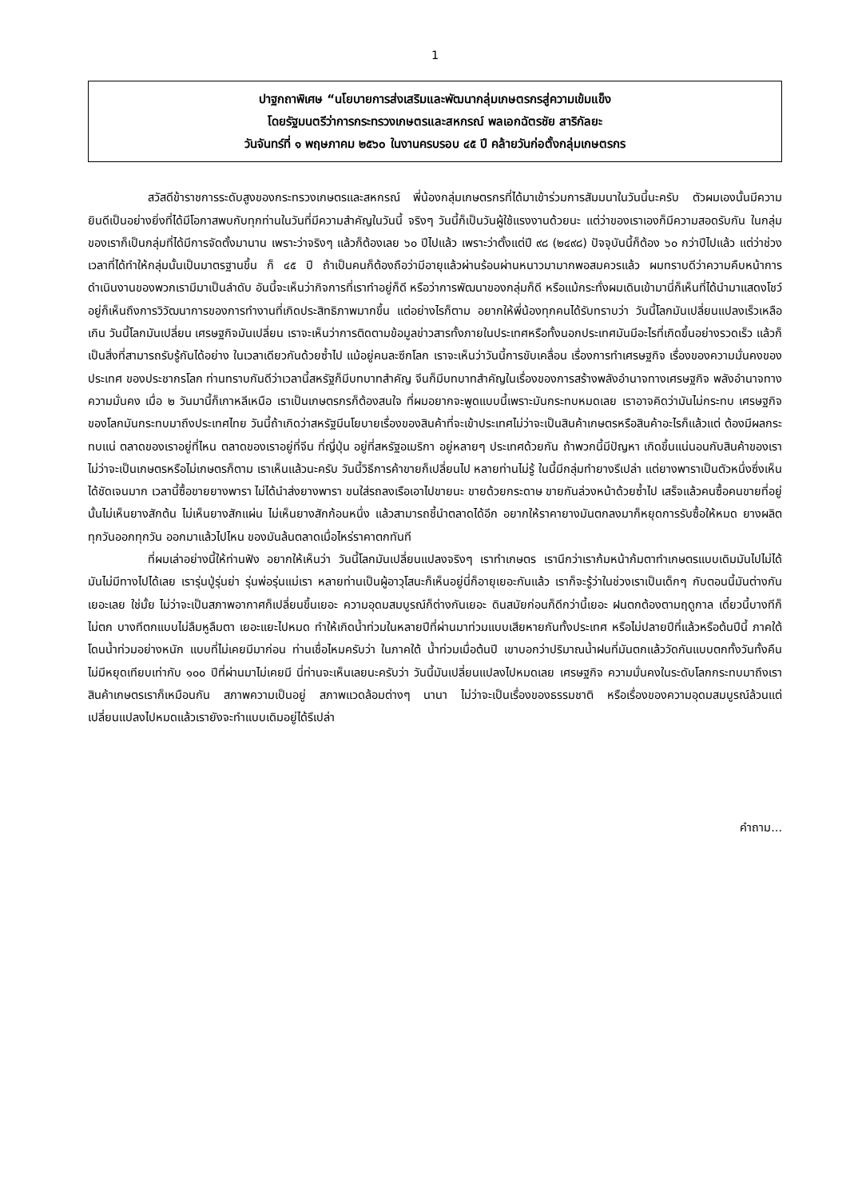1
ปาฐกถาพิเศษ “นโยบายการส่งเสริมและพัฒนากลุ่มเกษตรกรสู่ความเข้มแข็ง
โดยรัฐมนตรีว่าการกระทรวงเกษตรและสหกรณ์ พลเอกฉัตรชัย สาริกัลยะ
วันจันทร์ที่ ๑ พฤษภาคม ๒๕๖๐ ในงานครบรอบ ๔๕ ปี คล้ายวันก่อตั้งกลุ่มเกษตรกร
สวัสดีข้าราชการระดับสูงของกระทรวงเกษตรและสหกรณ์ พี่น้องกลุ่มเกษตรกรที่ได้มาเข้าร่วมการสัมมนาในวันนี้นะครับ ตัวผมเองนั้นมีความยินดีเป็นอย่างยิ่งที่ได้มีโอกาสพบกับทุกท่านในวันที่มีความสำคัญในวันนี้ จริงๆ วันนี้ก็เป็นวันผู้ใช้แรงงานด้วยนะ แต่ว่าของเราเองก็มีความสอดรับกัน ในกลุ่มของเราก็เป็นกลุ่มที่ได้มีการจัดตั้งมานาน เพราะว่าจริงๆ แล้วก็ต้องเลย ๖๐ ปีไปแล้ว เพราะว่าตั้งแต่ปี ๙๘ (๒๔๙๘) ปัจจุบันนี้ก็ต้อง ๖๐ กว่าปีไปแล้ว แต่ว่าช่วงเวลาที่ได้ทำให้กลุ่มนั้นเป็นมาตรฐานขึ้น ก็ ๔๕ ปี ถ้าเป็นคนก็ต้องถือว่ามีอายุแล้วผ่านร้อนผ่านหนาวมามากพอสมควรแล้ว ผมทราบดีว่าความคืบหน้าการดำเนินงานของพวกเรามีมาเป็นลำดับ อันนี้จะเห็นว่ากิจการที่เราทำอยู่ก็ดี หรือว่าการพัฒนาของกลุ่มก็ดี หรือแม้กระทั่งผมเดินเข้ามานี่ก็เห็นที่ได้นำมาแสดงโชว์อยู่ก็เห็นถึงการวิวัฒนาการของการทำงานที่เกิดประสิทธิภาพมากขึ้น แต่อย่างไรก็ตาม อยากให้พี่น้องทุกคนได้รับทราบว่า วันนี้โลกมันเปลี่ยนแปลงเร็วเหลือเกิน วันนี้โลกมันเปลี่ยน เศรษฐกิจมันเปลี่ยน เราจะเห็นว่าการติดตามข้อมูลข่าวสารทั้งภายในประเทศหรือทั้งนอกประเทศมันมีอะไรที่เกิดขึ้นอย่างรวดเร็ว แล้วก็เป็นสิ่งที่สามารถรับรู้กันได้อย่าง ในเวลาเดียวกันด้วยซ้ำไป แม้อยู่คนละซีกโลก เราจะเห็นว่าวันนี้การขับเคลื่อน เรื่องการทำเศรษฐกิจ เรื่องของความมั่นคงของประเทศ ของประชากรโลก ท่านทราบกันดีว่าเวลานี้สหรัฐก็มีบทบาทสำคัญ จีนก็มีบทบาทสำคัญในเรื่องของการสร้างพลังอำนาจทางเศรษฐกิจ พลังอำนาจทางความมั่นคง เมื่อ ๒ วันมานี้ก็เกาหลีเหนือ เราเป็นเกษตรกรก็ต้องสนใจ ที่ผมอยากจะพูดแบบนี้เพราะมันกระทบหมดเลย เราอาจคิดว่ามันไม่กระทบ เศรษฐกิจของโลกมันกระทบมาถึงประเทศไทย วันนี้ถ้าเกิดว่าสหรัฐมีนโยบายเรื่องของสินค้าที่จะเข้าประเทศไม่ว่าจะเป็นสินค้าเกษตรหรือสินค้าอะไรก็แล้วแต่ ต้องมีผลกระทบแน่ ตลาดของเราอยู่ที่ไหน ตลาดของเราอยู่ที่จีน ที่ญี่ปุ่น อยู่ที่สหรัฐอเมริกา อยู่หลายๆ ประเทศด้วยกัน ถ้าพวกนี้มีปัญหา เกิดขึ้นแน่นอนกับสินค้าของเรา ไม่ว่าจะเป็นเกษตรหรือไม่เกษตรก็ตาม เราเห็นแล้วนะครับ วันนี้วิธีการค้าขายก็เปลี่ยนไป หลายท่านไม่รู้ ในนี้มีกลุ่มทำยางรึเปล่า แต่ยางพาราเป็นตัวหนึ่งซึ่งเห็นได้ชัดเจนมาก เวลานี้ซื้อขายยางพารา ไม่ได้นำส่งยางพารา ขนใส่รถลงเรือเอาไปขายนะ ขายด้วยกระดาษ ขายกันล่วงหน้าด้วยซ้ำไป เสร็จแล้วคนซื้อคนขายที่อยู่นั้นไม่เห็นยางสักต้น ไม่เห็นยางสักแผ่น ไม่เห็นยางสักก้อนหนึ่ง แล้วสามารถชี้นำตลาดได้อีก อยากให้ราคายางมันตกลงมาก็หยุดการรับซื้อให้หมด ยางผลิตทุกวันออกทุกวัน ออกมาแล้วไปไหน ของมันล้นตลาดเมื่อไหร่ราคาตกทันที
ที่ผมเล่าอย่างนี้ให้ท่านฟัง อยากให้เห็นว่า วันนี้โลกมันเปลี่ยนแปลงจริงๆ เราทำเกษตร เรานึกว่าเราก้มหน้าก้มตาทำเกษตรแบบเดิมมันไปไม่ได้ มันไม่มีทางไปได้เลย เรารุ่นปู่รุ่นย่า รุ่นพ่อรุ่นแม่เรา หลายท่านเป็นผู้อาวุโสนะก็เห็นอยู่นี่ก็อายุเยอะกันแล้ว เราก็จะรู้ว่าในช่วงเราเป็นเด็กๆ กับตอนนี้มันต่างกันเยอะเลย ใช่มั้ย ไม่ว่าจะเป็นสภาพอากาศก็เปลี่ยนขึ้นเยอะ ความอุดมสมบูรณ์ก็ต่างกันเยอะ ดินสมัยก่อนก็ดีกว่านี้เยอะ ฝนตกต้องตามฤดูกาล เดี๋ยวนี้บางทีก็ไม่ตก บางทีตกแบบไม่ลืมหูลืมตา เยอะแยะไปหมด ทำให้เกิดน้ำท่วมในหลายปีที่ผ่านมาท่วมแบบเสียหายกันทั้งประเทศ หรือไม่ปลายปีที่แล้วหรือต้นปีนี้ ภาคใต้โดนน้ำท่วมอย่างหนัก แบบที่ไม่เคยมีมาก่อน ท่านเชื่อไหมครับว่า ในภาคใต้ น้ำท่วมเมื่อต้นปี เขาบอกว่าปริมาณน้ำฝนที่มันตกแล้ววัดกันแบบตกทั้งวันทั้งคืนไม่มีหยุดเทียบเท่ากับ ๑๐๐ ปีที่ผ่านมาไม่เคยมี นี่ท่านจะเห็นเลยนะครับว่า วันนี้มันเปลี่ยนแปลงไปหมดเลย เศรษฐกิจ ความมั่นคงในระดับโลกกระทบมาถึงเราสินค้าเกษตรเราก็เหมือนกัน สภาพความเป็นอยู่ สภาพแวดล้อมต่างๆ นานา ไม่ว่าจะเป็นเรื่องของธรรมชาติ หรือเรื่องของความอุดมสมบูรณ์ล้วนแต่เปลี่ยนแปลงไปหมดแล้วเรายังจะทำแบบเดิมอยู่ได้รึเปล่า
คำถาม...